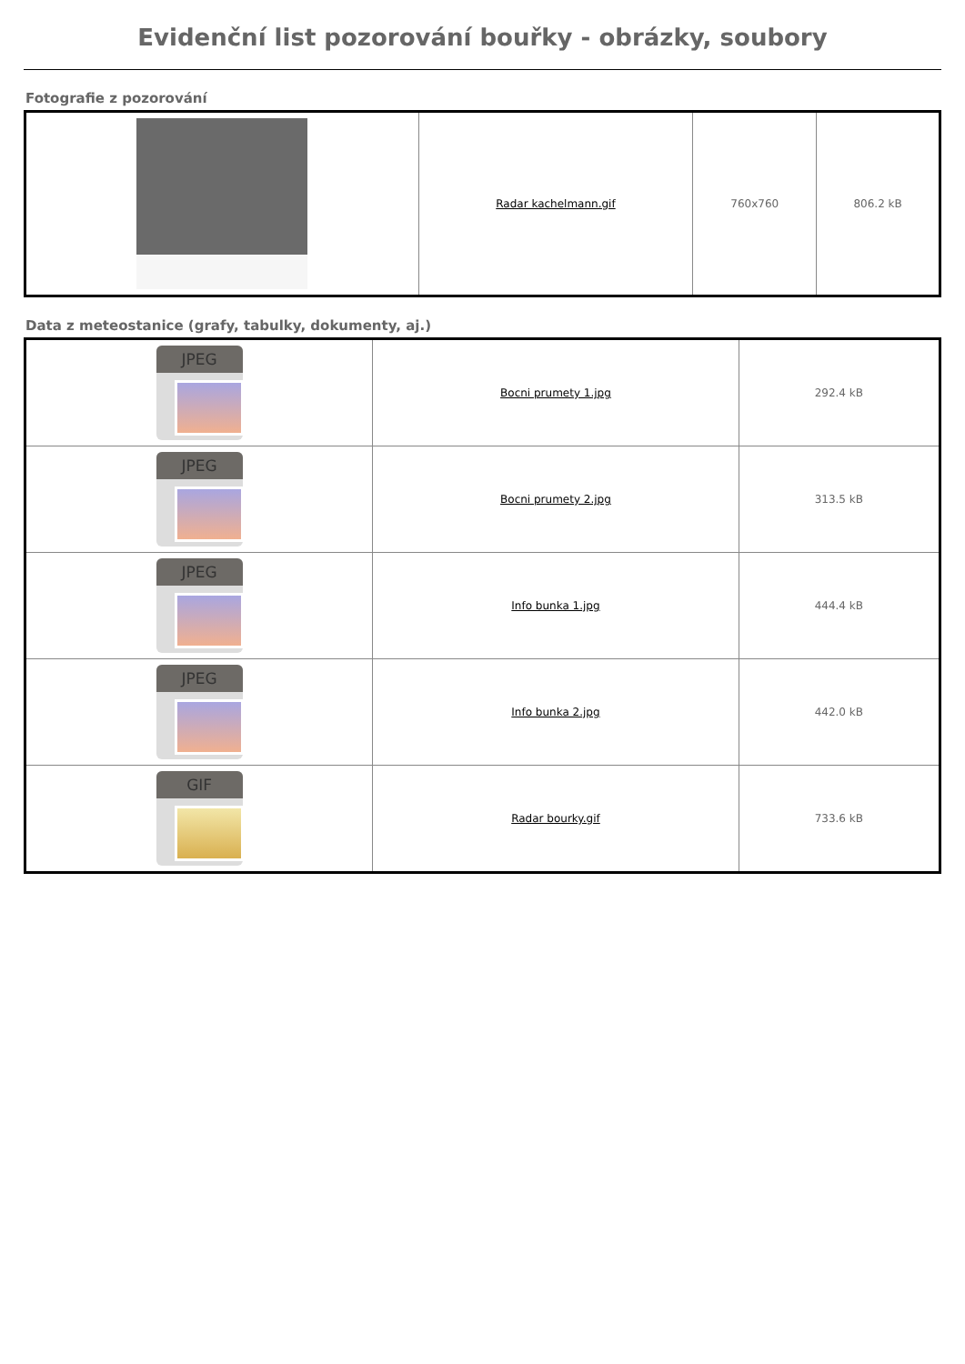Evidenční list pozorování bouřky - obrázky, soubory
Fotografie z pozorování
| | Radar kachelmann.gif | 760x760 | 806.2 kB |
Data z meteostanice (grafy, tabulky, dokumenty, aj.)
| JPEG | Bocni prumety 1.jpg | 292.4 kB |
| JPEG | Bocni prumety 2.jpg | 313.5 kB |
| JPEG | Info bunka 1.jpg | 444.4 kB |
| JPEG | Info bunka 2.jpg | 442.0 kB |
| GIF | Radar bourky.gif | 733.6 kB |